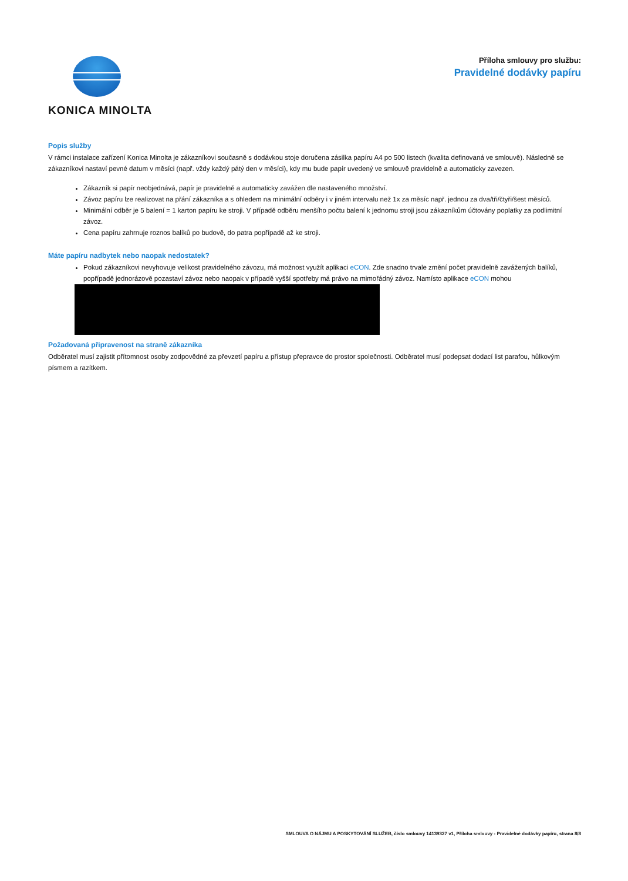KONICA MINOLTA
Příloha smlouvy pro službu:
Pravidelné dodávky papíru
Popis služby
V rámci instalace zařízení Konica Minolta je zákazníkovi současně s dodávkou stoje doručena zásilka papíru A4 po 500 listech (kvalita definovaná ve smlouvě). Následně se zákazníkovi nastaví pevné datum v měsíci (např. vždy každý pátý den v měsíci), kdy mu bude papír uvedený ve smlouvě pravidelně a automaticky zavezen.
Zákazník si papír neobjednává, papír je pravidelně a automaticky zavážen dle nastaveného množství.
Závoz papíru lze realizovat na přání zákazníka a s ohledem na minimální odběry i v jiném intervalu než 1x za měsíc např. jednou za dva/tři/čtyři/šest měsíců.
Minimální odběr je 5 balení = 1 karton papíru ke stroji. V případě odběru menšího počtu balení k jednomu stroji jsou zákazníkům účtovány poplatky za podlimitní závoz.
Cena papíru zahrnuje roznos balíků po budově, do patra popřípadě až ke stroji.
Máte papíru nadbytek nebo naopak nedostatek?
Pokud zákazníkovi nevyhovuje velikost pravidelného závozu, má možnost využít aplikaci eCON. Zde snadno trvale změní počet pravidelně zavážených balíků, popřípadě jednorázově pozastaví závoz nebo naopak v případě vyšší spotřeby má právo na mimořádný závoz. Namísto aplikace eCON mohou
Požadovaná připravenost na straně zákazníka
Odběratel musí zajistit přítomnost osoby zodpovědné za převzetí papíru a přístup přepravce do prostor společnosti. Odběratel musí podepsat dodací list parafou, hůlkovým písmem a razítkem.
SMLOUVA O NÁJMU A POSKYTOVÁNÍ SLUŽEB, číslo smlouvy 14139327 v1, Příloha smlouvy - Pravidelné dodávky papíru, strana 8/8